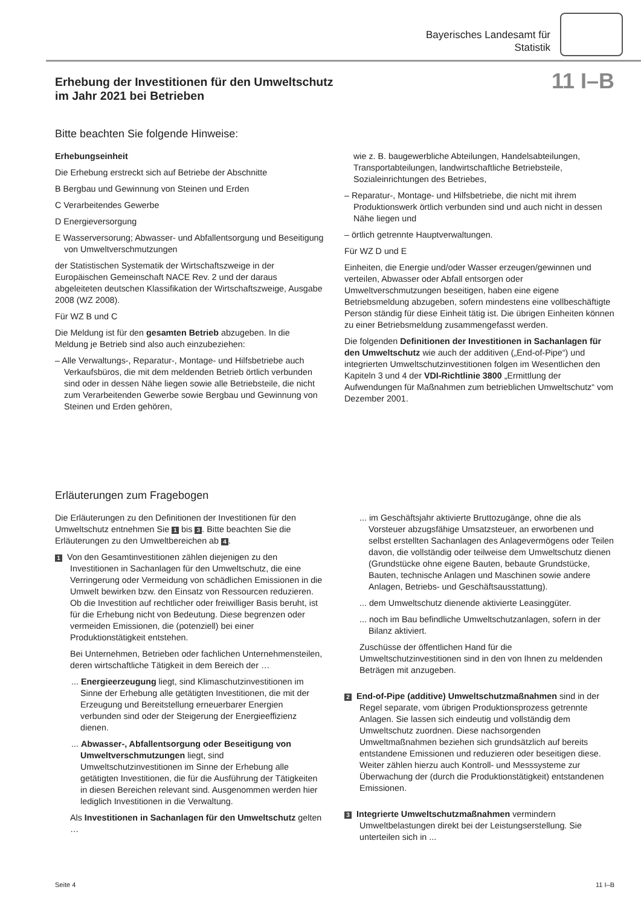Bayerisches Landesamt für
Statistik
Erhebung der Investitionen für den Umweltschutz
im Jahr 2021 bei Betrieben
11 I–B
Bitte beachten Sie folgende Hinweise:
Erhebungseinheit
Die Erhebung erstreckt sich auf Betriebe der Abschnitte
B Bergbau und Gewinnung von Steinen und Erden
C Verarbeitendes Gewerbe
D Energieversorgung
E Wasserversorung; Abwasser- und Abfallentsorgung und Beseitigung von Umweltverschmutzungen
der Statistischen Systematik der Wirtschaftszweige in der Europäischen Gemeinschaft NACE Rev. 2 und der daraus abgeleiteten deutschen Klassifikation der Wirtschaftszweige, Ausgabe 2008 (WZ 2008).
Für WZ B und C
Die Meldung ist für den gesamten Betrieb abzugeben. In die Meldung je Betrieb sind also auch einzubeziehen:
– Alle Verwaltungs-, Reparatur-, Montage- und Hilfsbetriebe auch Verkaufsbüros, die mit dem meldenden Betrieb örtlich verbunden sind oder in dessen Nähe liegen sowie alle Betriebsteile, die nicht zum Verarbeitenden Gewerbe sowie Bergbau und Gewinnung von Steinen und Erden gehören,
wie z. B. baugewerbliche Abteilungen, Handelsabteilungen, Transportabteilungen, landwirtschaftliche Betriebsteile, Sozialeinrichtungen des Betriebes,
– Reparatur-, Montage- und Hilfsbetriebe, die nicht mit ihrem Produktionswerk örtlich verbunden sind und auch nicht in dessen Nähe liegen und
– örtlich getrennte Hauptverwaltungen.
Für WZ D und E
Einheiten, die Energie und/oder Wasser erzeugen/gewinnen und verteilen, Abwasser oder Abfall entsorgen oder Umweltverschmutzungen beseitigen, haben eine eigene Betriebsmeldung abzugeben, sofern mindestens eine vollbeschäftigte Person ständig für diese Einheit tätig ist. Die übrigen Einheiten können zu einer Betriebsmeldung zusammengefasst werden.
Die folgenden Definitionen der Investitionen in Sachanlagen für den Umweltschutz wie auch der additiven („End-of-Pipe“) und integrierten Umweltschutzinvestitionen folgen im Wesentlichen den Kapiteln 3 und 4 der VDI-Richtlinie 3800 „Ermittlung der Aufwendungen für Maßnahmen zum betrieblichen Umweltschutz“ vom Dezember 2001.
Erläuterungen zum Fragebogen
Die Erläuterungen zu den Definitionen der Investitionen für den Umweltschutz entnehmen Sie 1 bis 3. Bitte beachten Sie die Erläuterungen zu den Umweltbereichen ab 4.
1 Von den Gesamtinvestitionen zählen diejenigen zu den Investitionen in Sachanlagen für den Umweltschutz, die eine Verringerung oder Vermeidung von schädlichen Emissionen in die Umwelt bewirken bzw. den Einsatz von Ressourcen reduzieren. Ob die Investition auf rechtlicher oder freiwilliger Basis beruht, ist für die Erhebung nicht von Bedeutung. Diese begrenzen oder vermeiden Emissionen, die (potenziell) bei einer Produktionstätigkeit entstehen.
Bei Unternehmen, Betrieben oder fachlichen Unternehmensteilen, deren wirtschaftliche Tätigkeit in dem Bereich der …
... Energieerzeugung liegt, sind Klimaschutzinvestitionen im Sinne der Erhebung alle getätigten Investitionen, die mit der Erzeugung und Bereitstellung erneuerbarer Energien verbunden sind oder der Steigerung der Energieeffizienz dienen.
... Abwasser-, Abfallentsorgung oder Beseitigung von Umweltverschmutzungen liegt, sind Umweltschutzinvestitionen im Sinne der Erhebung alle getätigten Investitionen, die für die Ausführung der Tätigkeiten in diesen Bereichen relevant sind. Ausgenommen werden hier lediglich Investitionen in die Verwaltung.
Als Investitionen in Sachanlagen für den Umweltschutz gelten …
... im Geschäftsjahr aktivierte Bruttozugänge, ohne die als Vorsteuer abzugsfähige Umsatzsteuer, an erworbenen und selbst erstellten Sachanlagen des Anlagevermögens oder Teilen davon, die vollständig oder teilweise dem Umweltschutz dienen (Grundstücke ohne eigene Bauten, bebaute Grundstücke, Bauten, technische Anlagen und Maschinen sowie andere Anlagen, Betriebs- und Geschäftsausstattung).
... dem Umweltschutz dienende aktivierte Leasinggüter.
... noch im Bau befindliche Umweltschutzanlagen, sofern in der Bilanz aktiviert.
Zuschüsse der öffentlichen Hand für die Umweltschutzinvestitionen sind in den von Ihnen zu meldenden Beträgen mit anzugeben.
2 End-of-Pipe (additive) Umweltschutzmaßnahmen sind in der Regel separate, vom übrigen Produktionsprozess getrennte Anlagen. Sie lassen sich eindeutig und vollständig dem Umweltschutz zuordnen. Diese nachsorgenden Umweltmaßnahmen beziehen sich grundsätzlich auf bereits entstandene Emissionen und reduzieren oder beseitigen diese. Weiter zählen hierzu auch Kontroll- und Messsysteme zur Überwachung der (durch die Produktionstätigkeit) entstandenen Emissionen.
3 Integrierte Umweltschutzmaßnahmen vermindern Umweltbelastungen direkt bei der Leistungserstellung. Sie unterteilen sich in ...
Seite 4 11 I–B